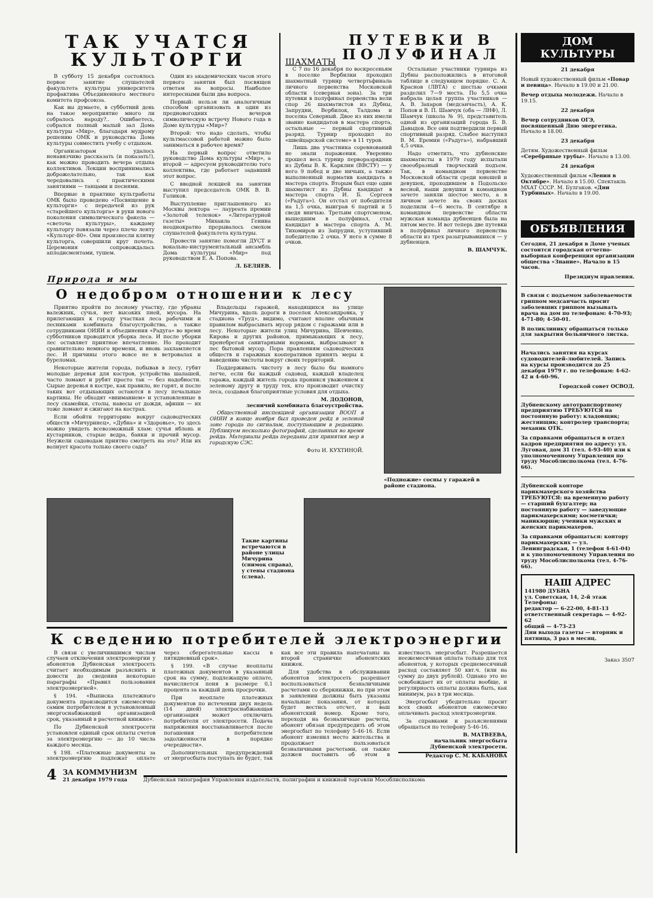ТАК УЧАТСЯ КУЛЬТОРГИ
В субботу 15 декабря состоялось первое занятие слушателей факультета культуры университета профактива Объединенного местного комитета профсоюза.
Как вы думаете, в субботний день на такое мероприятие много ли собралось народу?.. Ошибаетесь, собрался полный малый зал Дома культуры «Мир», благодаря мудрому решению ОМК и руководства Дома культуры совместить учебу с отдыхом.
Организаторам удалось ненавязчиво рассказать (и показать!), как можно проводить вечера отдыха коллективов. Лекции воспринимались доброжелательно, так как чередовались с практическими занятиями — танцами и песнями.
Впервые в практике культработы ОМК было проведено «Посвящение в культорги» с передачей из рук «старейшего культорга» в руки нового поколения символического факела — «светоча культуры», каждому культоргу повязали через плечо ленту «Культорг-80». Они произнесли клятву культорга, совершили круг почета. Церемония сопровождалась аплодисментами, тушем.
Один из академических часов этого первого занятия был посвящен ответам на вопросы. Наиболее интересными были два вопроса.
Первый: нельзя ли аналогичным способом организовать в один из предновогодних вечеров символическую встречу Нового года в Доме культуры «Мир»?
Второй: что надо сделать, чтобы культмассовой работой можно было заниматься в рабочее время?
На первый вопрос ответило руководство Дома культуры «Мир», а второй — адресуем руководителю того коллектива, где работает задавший этот вопрос.
С вводной лекцией на занятии выступил председатель ОМК В. В. Голиков.
Выступление приглашенного из Москвы лектора — лауреата премии «Золотой теленок» «Литературной газеты» Михаила Генина неоднократно прерывалось смехом слушателей факультета культуры.
Провести занятие помогли ДУСТ и вокально-инструментальный ансамбль Дома культуры «Мир» под руководством Е. А. Попова.
Л. БЕЛЯЕВ.
ШАХМАТЫ
ПУТЕВКИ В ПОЛУФИНАЛ
С 7 по 16 декабря по воскресеньям в поселке Вербилки проходил шахматный турнир четвертьфинала личного первенства Московской области (северная зона). За три путевки в полуфинал первенства вели спор 26 шахматистов из Дубны, Запрудни, Вербилок, Талдома и поселка Северный. Двое из них имели звание кандидатов в мастера спорта, остальные — первый спортивный разряд. Турнир проходил по «швейцарской системе» в 11 туров.
Лишь два участника соревнований не знали поражения. Уверенно прошел весь турнир перворазрядник из Дубны В. К. Карклин (ВВСТУ) — у него 9 побед и две ничьих, а также выполненный норматив кандидата в мастера спорта. Вторым был еще один шахматист из Дубны кандидат в мастера спорта И. Б. Сергеев («Радуга»). Он отстал от победителя на 1,5 очка, выиграв 6 партий и 5 сведя вничью. Третьим спортсменом, вышедшим в полуфинал, стал кандидат в мастера спорта А. М. Тихомиров из Запрудни, уступивший победителю 2 очка. У него в сумме 8 очков.
Остальные участники турнира из Дубны расположились в итоговой таблице в следующем порядке. С. А. Краснов (ЛВТА) с шестью очками разделил 7—9 места. По 5,5 очка набрала целая группа участников — А. В. Захаров (медсанчасть), А. К. Попов и В. П. Шамчук (оба — ЛНФ), Л. Шамчук (школа № 9), представитель одной из организаций города Б. В. Давыдов. Все они подтвердили первый спортивный разряд. Слабее выступил В. М. Еремин («Радуга»), набравший 4,5 очка.
Надо отметить, что дубненские шахматисты в 1979 году испытали своеобразный творческий подъем. Так, в командном первенстве Московской области среди юношей и девушек, проходившем в Подольске весной, наши девушки в командном зачете заняли шестое место, а в личном зачете на своих досках поделили 4—6 места. В сентябре в командном первенстве области мужская команда дубненцев была на пятом месте. И вот теперь две путевки в полуфинал личного первенства области из трех разыгрывавшихся — у дубненцев.
В. ШАМЧУК.
Природа и мы
О недобром отношении к лесу
Приятно пройти по лесному участку, где убраны валежник, сучья, нет высоких пней, мусора. На прилегающих к городу участках леса рабочими и лесниками комбината благоустройства, а также сотрудниками ОИЯИ и объединения «Радуга» во время субботников проводится уборка леса. И после уборки лес оставляет приятное впечатление. Но проходит сравнительно немного времени, и вновь захламляется лес. И причины этого вовсе не в ветровалах и буреломах.
Некоторые жители города, побывав в лесу, губят молодые деревья для костров, устройства шалашей, часто ломают и рубят просто так — без надобности. Сырые деревья в костре, как правило, не горят, и после таких вот отдыхающих остаются в лесу печальные картины. Не обходят «вниманием» и установленные в лесу скамейки, столы, навесы от дождя, афиши — их тоже ломают и сжигают на кострах.
Если обойти территорию вокруг садоводческих обществ «Мичуринец», «Дубна» и «Здоровье», то здесь можно увидеть всевозможный хлам: сучья яблонь и кустарников, старые ведра, банки и прочий мусор. Неужели садоводам приятно смотреть на это? Или их волнует красота только своего сада?
Владельцы гаражей, находящихся на улице Мичурина, вдоль дороги в поселок Александровка, у стадиона «Труд», видимо, считают вполне обычным правилом выбрасывать мусор рядом с гаражами или в лесу. Некоторые жители улиц Мичурина, Шевченко, Кирова и других районов, примыкающих к лесу, пренебрегая санитарными нормами, выбрасывают в лес бытовой мусор. Пора правлениям садоводческих обществ и гаражных кооперативов принять меры к наведению чистоты вокруг своих территорий.
Поддерживать чистоту в лесу было бы намного легче, если бы каждый садовод, каждый владелец гаража, каждый житель города проникся уважением к зеленому другу и труду тех, кто производит очистку леса, создавая благоприятные условия для отдыха.
М. ДОДОНОВ,
лесничий комбината благоустройства.
Общественной инспекцией организации ВООП в ОИЯИ в конце ноября был проведен рейд в зеленой зоне города по сигналам, поступающим в редакцию. Публикуем несколько фотографий, сделанных во время рейда. Материалы рейда переданы для принятия мер в городскую СЭС.
Фото И. КУХТИНОЙ.
«Подножие» сосны у гаражей в районе стадиона.
Такие картины встречаются в районе улицы Мичурина (снимок справа), у стены стадиона (слева).
К сведению потребителей электроэнергии
В связи с увеличившимся числом случаев отключения электроэнергии у абонентов Дубненская электросеть считает необходимым разъяснить и довести до сведения некоторые параграфы «Правил пользования электроэнергией».
§ 194. «Выписка платежного документа производится ежемесячно самим потребителем в установленный энергоснабжающей организацией срок, указанный в расчетной книжке».
По Дубненской электросети установлен единый срок оплаты счетов за электроэнергию — до 10 числа каждого месяца.
§ 198. «Платежные документы за электроэнергию подлежат оплате через сберегательные кассы в пятидневный срок».
§ 199. «В случае неоплаты платежных документов в указанный срок на сумму, подлежащую оплате, начисляется пеня в размере 0,1 процента за каждый день просрочки.
При неоплате платежных документов по истечении двух недель (14 дней) электроснабжающая организация может отключить потребителя от электросети. Подача напряжения восстанавливается после погашения потребителем задолженности в порядке очередности».
Дополнительных предупреждений от энергосбыта поступать не будет, так как все эти правила напечатаны на второй страничке абонентских книжек.
Для удобства в обслуживании абонентов электросеть разрешает воспользоваться безналичными расчетами со сберкнижки, но при этом в заявлении должны быть указаны начальные показания, от которых будет вестись отсчет, и ваш абонентский номер. Кроме того, переходя на безналичные расчеты, абонент обязан предупредить об этом энергосбыт по телефону 5-46-16. Если абонент изменил место жительства и продолжает пользоваться безналичными расчетами, он также должен поставить об этом в известность энергосбыт. Разрешается неежемесячная оплата только для тех абонентов, у которых среднемесячный расход составляет 50 квт.ч. (или на сумму до двух рублей). Однако это не освобождает их от оплаты вообще, и регулярность оплаты должна быть, как минимум, раз в три месяца.
Энергосбыт убедительно просит всех своих абонентов ежемесячно оплачивать расход электроэнергии.
За справками и разъяснениями обращаться по телефону 5-46-16.
В. МАТВЕЕВА,
начальник энергосбыта Дубненской электросети.
Редактор С. М. КАБАНОВА
4
ЗА КОММУНИЗМ
21 декабря 1979 года
Дубненская типография Управления издательств, полиграфии и книжной торговли Мособлисполкома
ДОМ КУЛЬТУРЫ
21 декабря
Новый художественный фильм «Повар и певица». Начало в 19.00 и 21.00.
Вечер отдыха молодежи. Начало в 19.15.
22 декабря
Вечер сотрудников ОГЭ, посвященный Дню энергетика. Начало в 18.00.
23 декабря
Детям. Художественный фильм «Серебряные трубы». Начало в 13.00.
24 декабря
Художественный фильм «Ленин в Октябре». Начало в 15.00. Спектакль МХАТ СССР. М. Булгаков. «Дни Турбиных». Начало в 19.00.
ОБЪЯВЛЕНИЯ
Сегодня, 21 декабря в Доме ученых состоится городская отчетно-выборная конференция организации общества «Знание». Начало в 15 часов.
Президиум правления.
В связи с подъемом заболеваемости гриппом медсанчасть просит заболевших гриппом вызывать врача на дом по телефонам: 4-70-93; 4-71-80; 4-50-01.
В поликлинику обращаться только для закрытия больничного листка.
Начались занятия на курсах судоводителей-любителей. Запись на курсы производится до 25 декабря 1979 г. по телефонам: 4-62-42 и 4-60-96.
Городской совет ОСВОД.
Дубненскому автотранспортному предприятию ТРЕБУЮТСЯ на постоянную работу: кладовщик; жестянщик; контролер транспорта; механик ОТК.
За справками обращаться в отдел кадров предприятия по адресу: ул. Луговая, дом 31 (тел. 4-93-40) или к уполномоченному Управления по труду Мособлисполкома (тел. 4-76-66).
Дубненской конторе парикмахерского хозяйства ТРЕБУЮТСЯ: на временную работу — старший бухгалтер; на постоянную работу — заведующие парикмахерскими; косметички; маникюрши; ученики мужских и женских парикмахеров.
За справками обращаться: контору парикмахерских — ул. Ленинградская, 1 (телефон 4-61-04) и к уполномоченному Управления по труду Мособлисполкома (тел. 4-76-66).
НАШ АДРЕС
141980 ДУБНА
ул. Советская, 14, 2-й этаж
Телефоны:
редактор — 6-22-00, 4-81-13
ответственный секретарь — 4-92-62
общий — 4-73-23
Дни выхода газеты — вторник и пятница, 3 раз в месяц.
Заказ 3507